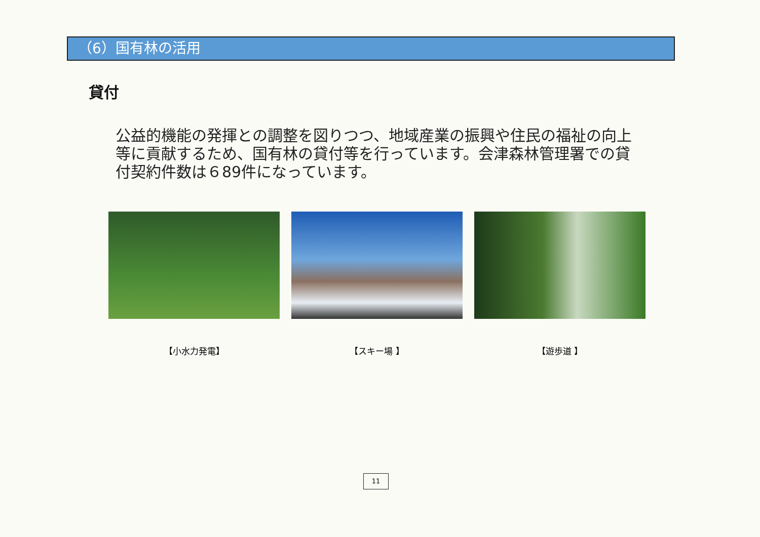（6）国有林の活用
貸付
公益的機能の発揮との調整を図りつつ、地域産業の振興や住民の福祉の向上等に貢献するため、国有林の貸付等を行っています。会津森林管理署での貸付契約件数は６89件になっています。
【小水力発電】 【スキー場 】 【遊歩道 】
11